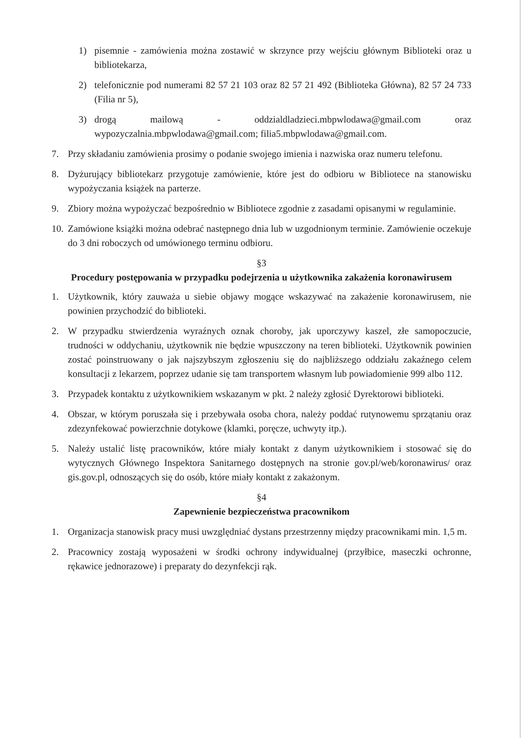1) pisemnie - zamówienia można zostawić w skrzynce przy wejściu głównym Biblioteki oraz u bibliotekarza,
2) telefonicznie pod numerami 82 57 21 103 oraz 82 57 21 492 (Biblioteka Główna), 82 57 24 733 (Filia nr 5),
3) drogą mailową - oddzialdladzieci.mbpwlodawa@gmail.com oraz wypozyczalnia.mbpwlodawa@gmail.com; filia5.mbpwlodawa@gmail.com.
7. Przy składaniu zamówienia prosimy o podanie swojego imienia i nazwiska oraz numeru telefonu.
8. Dyżurujący bibliotekarz przygotuje zamówienie, które jest do odbioru w Bibliotece na stanowisku wypożyczania książek na parterze.
9. Zbiory można wypożyczać bezpośrednio w Bibliotece zgodnie z zasadami opisanymi w regulaminie.
10. Zamówione książki można odebrać następnego dnia lub w uzgodnionym terminie. Zamówienie oczekuje do 3 dni roboczych od umówionego terminu odbioru.
§3
Procedury postępowania w przypadku podejrzenia u użytkownika zakażenia koronawirusem
1. Użytkownik, który zauważa u siebie objawy mogące wskazywać na zakażenie koronawirusem, nie powinien przychodzić do biblioteki.
2. W przypadku stwierdzenia wyraźnych oznak choroby, jak uporczywy kaszel, złe samopoczucie, trudności w oddychaniu, użytkownik nie będzie wpuszczony na teren biblioteki. Użytkownik powinien zostać poinstruowany o jak najszybszym zgłoszeniu się do najbliższego oddziału zakaźnego celem konsultacji z lekarzem, poprzez udanie się tam transportem własnym lub powiadomienie 999 albo 112.
3. Przypadek kontaktu z użytkownikiem wskazanym w pkt. 2 należy zgłosić Dyrektorowi biblioteki.
4. Obszar, w którym poruszała się i przebywała osoba chora, należy poddać rutynowemu sprzątaniu oraz zdezynfekować powierzchnie dotykowe (klamki, poręcze, uchwyty itp.).
5. Należy ustalić listę pracowników, które miały kontakt z danym użytkownikiem i stosować się do wytycznych Głównego Inspektora Sanitarnego dostępnych na stronie gov.pl/web/koronawirus/ oraz gis.gov.pl, odnoszących się do osób, które miały kontakt z zakażonym.
§4
Zapewnienie bezpieczeństwa pracownikom
1. Organizacja stanowisk pracy musi uwzględniać dystans przestrzenny między pracownikami min. 1,5 m.
2. Pracownicy zostają wyposażeni w środki ochrony indywidualnej (przyłbice, maseczki ochronne, rękawice jednorazowe) i preparaty do dezynfekcji rąk.